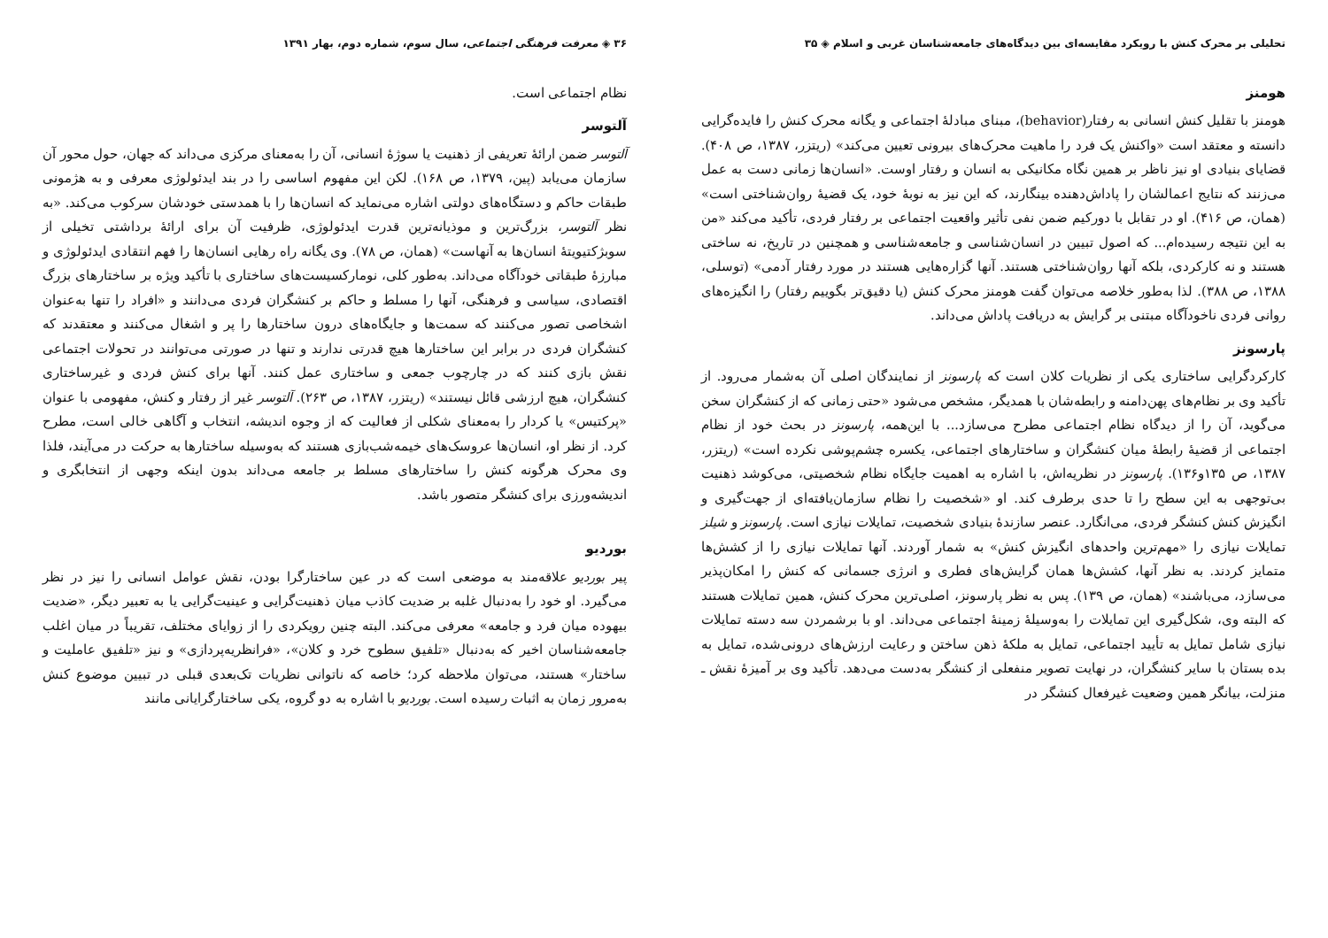تحلیلی بر محرک کنش با رویکرد مقایسه‌ای بین دیدگاه‌های جامعه‌شناسان غربی و اسلام ◈ ۳۵
هومنز
هومنز با تقلیل کنش انسانی به رفتار(behavior)، مبنای مبادلهٔ اجتماعی و یگانه محرک کنش را فایده‌گرایی دانسته و معتقد است «واکنش یک فرد را ماهیت محرک‌های بیرونی تعیین می‌کند» (ریتزر، ۱۳۸۷، ص ۴۰۸). قضایای بنیادی او نیز ناظر بر همین نگاه مکانیکی به انسان و رفتار اوست. «انسان‌ها زمانی دست به عمل می‌زنند که نتایج اعمالشان را پاداش‌دهنده بینگارند، که این نیز به نوبهٔ خود، یک قضیهٔ روان‌شناختی است» (همان، ص ۴۱۶). او در تقابل با دورکیم ضمن نفی تأثیر واقعیت اجتماعی بر رفتار فردی، تأکید می‌کند «من به این نتیجه رسیده‌ام... که اصول تبیین در انسان‌شناسی و جامعه‌شناسی و همچنین در تاریخ، نه ساختی هستند و نه کارکردی، بلکه آنها روان‌شناختی هستند. آنها گزاره‌هایی هستند در مورد رفتار آدمی» (توسلی، ۱۳۸۸، ص ۳۸۸). لذا به‌طور خلاصه می‌توان گفت هومنز محرک کنش (یا دقیق‌تر بگوییم رفتار) را انگیزه‌های روانی فردی ناخودآگاه مبتنی بر گرایش به دریافت پاداش می‌داند.
پارسونز
کارکردگرایی ساختاری یکی از نظریات کلان است که پارسونز از نمایندگان اصلی آن به‌شمار می‌رود. از تأکید وی بر نظام‌های پهن‌دامنه و رابطه‌شان با همدیگر، مشخص می‌شود «حتی زمانی که از کنشگران سخن می‌گوید، آن را از دیدگاه نظام اجتماعی مطرح می‌سازد... با این‌همه، پارسونز در بحث خود از نظام اجتماعی از قضیهٔ رابطهٔ میان کنشگران و ساختارهای اجتماعی، یکسره چشم‌پوشی نکرده است» (ریتزر، ۱۳۸۷، ص ۱۳۵و۱۳۶). پارسونز در نظریه‌اش، با اشاره به اهمیت جایگاه نظام شخصیتی، می‌کوشد ذهنیت بی‌توجهی به این سطح را تا حدی برطرف کند. او «شخصیت را نظام سازمان‌یافته‌ای از جهت‌گیری و انگیزش کنش کنشگر فردی، می‌انگارد. عنصر سازندهٔ بنیادی شخصیت، تمایلات نیازی است. پارسونز و شیلز تمایلات نیازی را «مهم‌ترین واحدهای انگیزش کنش» به شمار آوردند. آنها تمایلات نیازی را از کشش‌ها متمایز کردند. به نظر آنها، کشش‌ها همان گرایش‌های فطری و انرژی جسمانی که کنش را امکان‌پذیر می‌سازد، می‌باشند» (همان، ص ۱۳۹). پس به نظر پارسونز، اصلی‌ترین محرک کنش، همین تمایلات هستند که البته وی، شکل‌گیری این تمایلات را به‌وسیلهٔ زمینهٔ اجتماعی می‌داند. او با برشمردن سه دسته تمایلات نیازی شامل تمایل به تأیید اجتماعی، تمایل به ملکهٔ ذهن ساختن و رعایت ارزش‌های درونی‌شده، تمایل به بده بستان با سایر کنشگران، در نهایت تصویر منفعلی از کنشگر به‌دست می‌دهد. تأکید وی بر آمیزهٔ نقش ـ منزلت، بیانگر همین وضعیت غیرفعال کنشگر در
۳۶ ◈ معرفت فرهنگی اجتماعی، سال سوم، شماره دوم، بهار ۱۳۹۱
نظام اجتماعی است.
آلتوسر
آلتوسر ضمن ارائهٔ تعریفی از ذهنیت یا سوژهٔ انسانی، آن را به‌معنای مرکزی می‌داند که جهان، حول محور آن سازمان می‌یابد (پین، ۱۳۷۹، ص ۱۶۸). لکن این مفهوم اساسی را در بند ایدئولوژی معرفی و به هژمونی طبقات حاکم و دستگاه‌های دولتی اشاره می‌نماید که انسان‌ها را با همدستی خودشان سرکوب می‌کند. «به نظر آلتوسر، بزرگ‌ترین و موذیانه‌ترین قدرت ایدئولوژی، ظرفیت آن برای ارائهٔ برداشتی تخیلی از سوبژکتیویتهٔ انسان‌ها به آنهاست» (همان، ص ۷۸). وی یگانه راه رهایی انسان‌ها را فهم انتقادی ایدئولوژی و مبارزهٔ طبقاتی خودآگاه می‌داند. به‌طور کلی، نومارکسیست‌های ساختاری با تأکید ویژه بر ساختارهای بزرگ اقتصادی، سیاسی و فرهنگی، آنها را مسلط و حاکم بر کنشگران فردی می‌دانند و «افراد را تنها به‌عنوان اشخاصی تصور می‌کنند که سمت‌ها و جایگاه‌های درون ساختارها را پر و اشغال می‌کنند و معتقدند که کنشگران فردی در برابر این ساختارها هیچ قدرتی ندارند و تنها در صورتی می‌توانند در تحولات اجتماعی نقش بازی کنند که در چارچوب جمعی و ساختاری عمل کنند. آنها برای کنش فردی و غیرساختاری کنشگران، هیچ ارزشی قائل نیستند» (ریتزر، ۱۳۸۷، ص ۲۶۳). آلتوسر غیر از رفتار و کنش، مفهومی با عنوان «پرکتیس» یا کردار را به‌معنای شکلی از فعالیت که از وجوه اندیشه، انتخاب و آگاهی خالی است، مطرح کرد. از نظر او، انسان‌ها عروسک‌های خیمه‌شب‌بازی هستند که به‌وسیله ساختارها به حرکت در می‌آیند، فلذا وی محرک هرگونه کنش را ساختارهای مسلط بر جامعه می‌داند بدون اینکه وجهی از انتخابگری و اندیشه‌ورزی برای کنشگر متصور باشد.
بوردیو
پیر بوردیو علاقه‌مند به موضعی است که در عین ساختارگرا بودن، نقش عوامل انسانی را نیز در نظر می‌گیرد. او خود را به‌دنبال غلبه بر ضدیت کاذب میان ذهنیت‌گرایی و عینیت‌گرایی یا به تعبیر دیگر، «ضدیت بیهوده میان فرد و جامعه» معرفی می‌کند. البته چنین رویکردی را از زوایای مختلف، تقریباً در میان اغلب جامعه‌شناسان اخیر که به‌دنبال «تلفیق سطوح خرد و کلان»، «فرانظریه‌پردازی» و نیز «تلفیق عاملیت و ساختار» هستند، می‌توان ملاحظه کرد؛ خاصه که ناتوانی نظریات تک‌بعدی قبلی در تبیین موضوع کنش به‌مرور زمان به اثبات رسیده است. بوردیو با اشاره به دو گروه، یکی ساختارگرایانی مانند